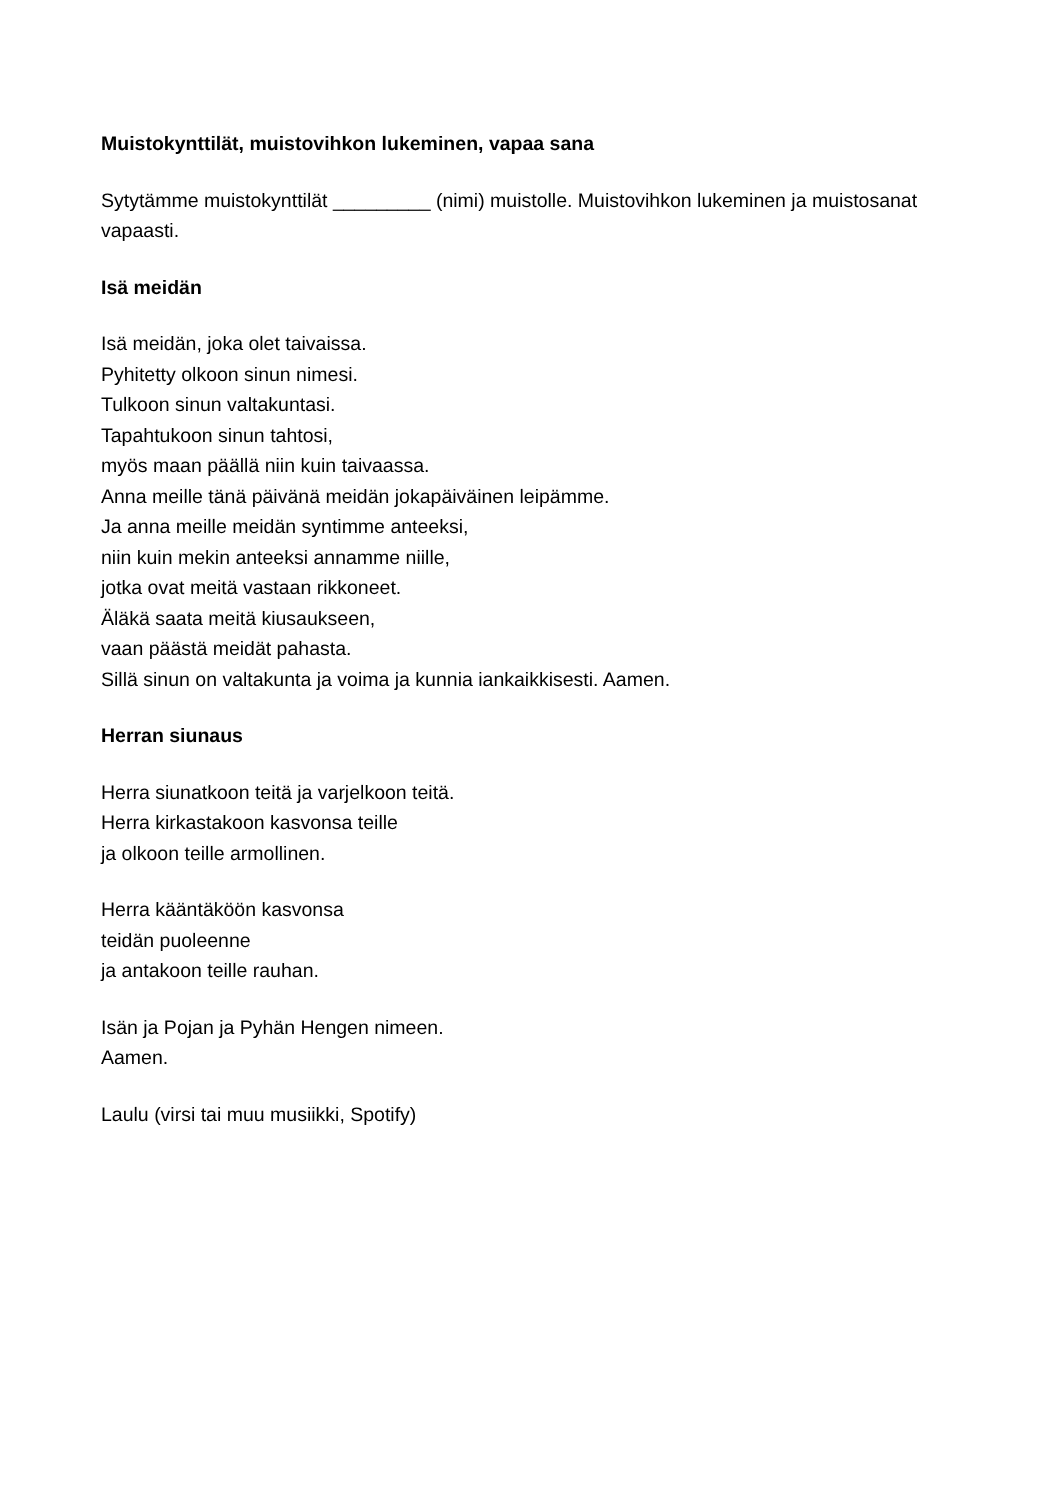Muistokynttilät, muistovihkon lukeminen, vapaa sana
Sytytämme muistokynttilät _________ (nimi) muistolle. Muistovihkon lukeminen ja muistosanat vapaasti.
Isä meidän
Isä meidän, joka olet taivaissa.
Pyhitetty olkoon sinun nimesi.
Tulkoon sinun valtakuntasi.
Tapahtukoon sinun tahtosi,
myös maan päällä niin kuin taivaassa.
Anna meille tänä päivänä meidän jokapäiväinen leipämme.
Ja anna meille meidän syntimme anteeksi,
niin kuin mekin anteeksi annamme niille,
jotka ovat meitä vastaan rikkoneet.
Äläkä saata meitä kiusaukseen,
vaan päästä meidät pahasta.
Sillä sinun on valtakunta ja voima ja kunnia iankaikkisesti. Aamen.
Herran siunaus
Herra siunatkoon teitä ja varjelkoon teitä.
Herra kirkastakoon kasvonsa teille
ja olkoon teille armollinen.
Herra kääntäköön kasvonsa
teidän puoleenne
ja antakoon teille rauhan.
Isän ja Pojan ja Pyhän Hengen nimeen.
Aamen.
Laulu (virsi tai muu musiikki, Spotify)